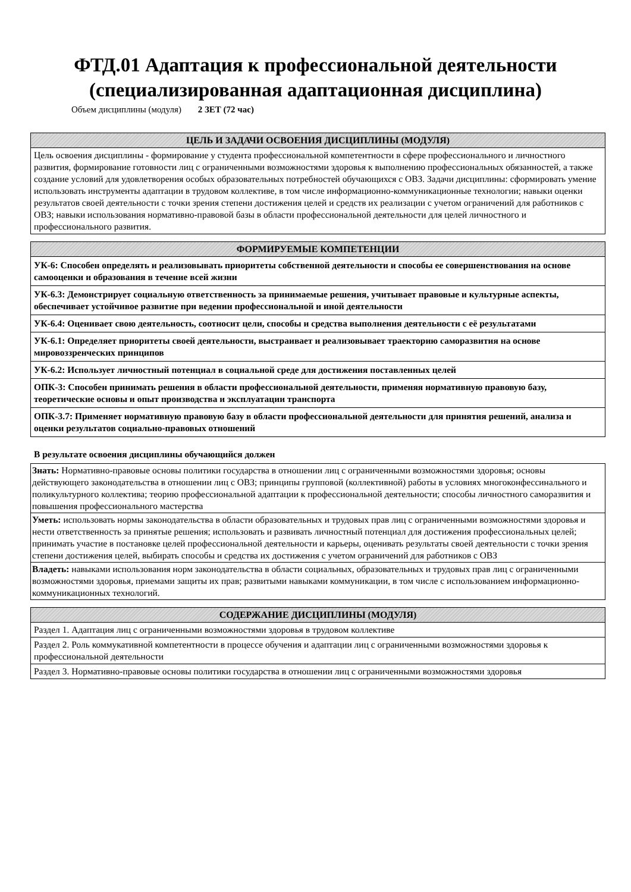ФТД.01 Адаптация к профессиональной деятельности
(специализированная адаптационная дисциплина)
Объем дисциплины (модуля) 2 ЗЕТ (72 час)
| ЦЕЛЬ И ЗАДАЧИ ОСВОЕНИЯ ДИСЦИПЛИНЫ (МОДУЛЯ) |
| --- |
| Цель освоения дисциплины - формирование у студента профессиональной компетентности в сфере профессионального и личностного развития, формирование готовности лиц с ограниченными возможностями здоровья к выполнению профессиональных обязанностей, а также создание условий для удовлетворения особых образовательных потребностей обучающихся с ОВЗ. Задачи дисциплины: сформировать умение использовать инструменты адаптации в трудовом коллективе, в том числе информационно-коммуникационные технологии; навыки оценки результатов своей деятельности с точки зрения степени достижения целей и средств их реализации с учетом ограничений для работников с ОВЗ; навыки использования нормативно-правовой базы в области профессиональной деятельности для целей личностного и профессионального развития. |
| ФОРМИРУЕМЫЕ КОМПЕТЕНЦИИ |
| --- |
| УК-6: Способен определять и реализовывать приоритеты собственной деятельности и способы ее совершенствования на основе самооценки и образования в течение всей жизни |
| УК-6.3: Демонстрирует социальную ответственность за принимаемые решения, учитывает правовые и культурные аспекты, обеспечивает устойчивое развитие при ведении профессиональной и иной деятельности |
| УК-6.4: Оценивает свою деятельность, соотносит цели, способы и средства выполнения деятельности с её результатами |
| УК-6.1: Определяет приоритеты своей деятельности, выстраивает и реализовывает траекторию саморазвития на основе мировоззренческих принципов |
| УК-6.2: Использует личностный потенциал в социальной среде для достижения поставленных целей |
| ОПК-3: Способен принимать решения в области профессиональной деятельности, применяя нормативную правовую базу, теоретические основы и опыт производства и эксплуатации транспорта |
| ОПК-3.7: Применяет нормативную правовую базу в области профессиональной деятельности для принятия решений, анализа и оценки результатов социально-правовых отношений |
В результате освоения дисциплины обучающийся должен
| Знать: Нормативно-правовые основы политики государства в отношении лиц с ограниченными возможностями здоровья; основы действующего законодательства в отношении лиц с ОВЗ; принципы групповой (коллективной) работы в условиях многоконфессинального и поликультурного коллектива; теорию профессиональной адаптации к профессиональной деятельности; способы личностного саморазвития и повышения профессионального мастерства |
| Уметь: использовать нормы законодательства в области образовательных и трудовых прав лиц с ограниченными возможностями здоровья и нести ответственность за принятые решения; использовать и развивать личностный потенциал для достижения профессиональных целей; принимать участие в постановке целей профессиональной деятельности и карьеры, оценивать результаты своей деятельности с точки зрения степени достижения целей, выбирать способы и средства их достижения с учетом ограничений для работников с ОВЗ |
| Владеть: навыками использования норм законодательства в области социальных, образовательных и трудовых прав лиц с ограниченными возможностями здоровья, приемами защиты их прав; развитыми навыками коммуникации, в том числе с использованием информационно-коммуникационных технологий. |
| СОДЕРЖАНИЕ ДИСЦИПЛИНЫ (МОДУЛЯ) |
| --- |
| Раздел 1. Адаптация лиц с ограниченными возможностями здоровья в трудовом коллективе |
| Раздел 2. Роль коммукативной компетентности в процессе обучения и адаптации лиц с ограниченными возможностями здоровья к профессиональной деятельности |
| Раздел 3. Нормативно-правовые основы политики государства в отношении лиц с ограниченными возможностями здоровья |